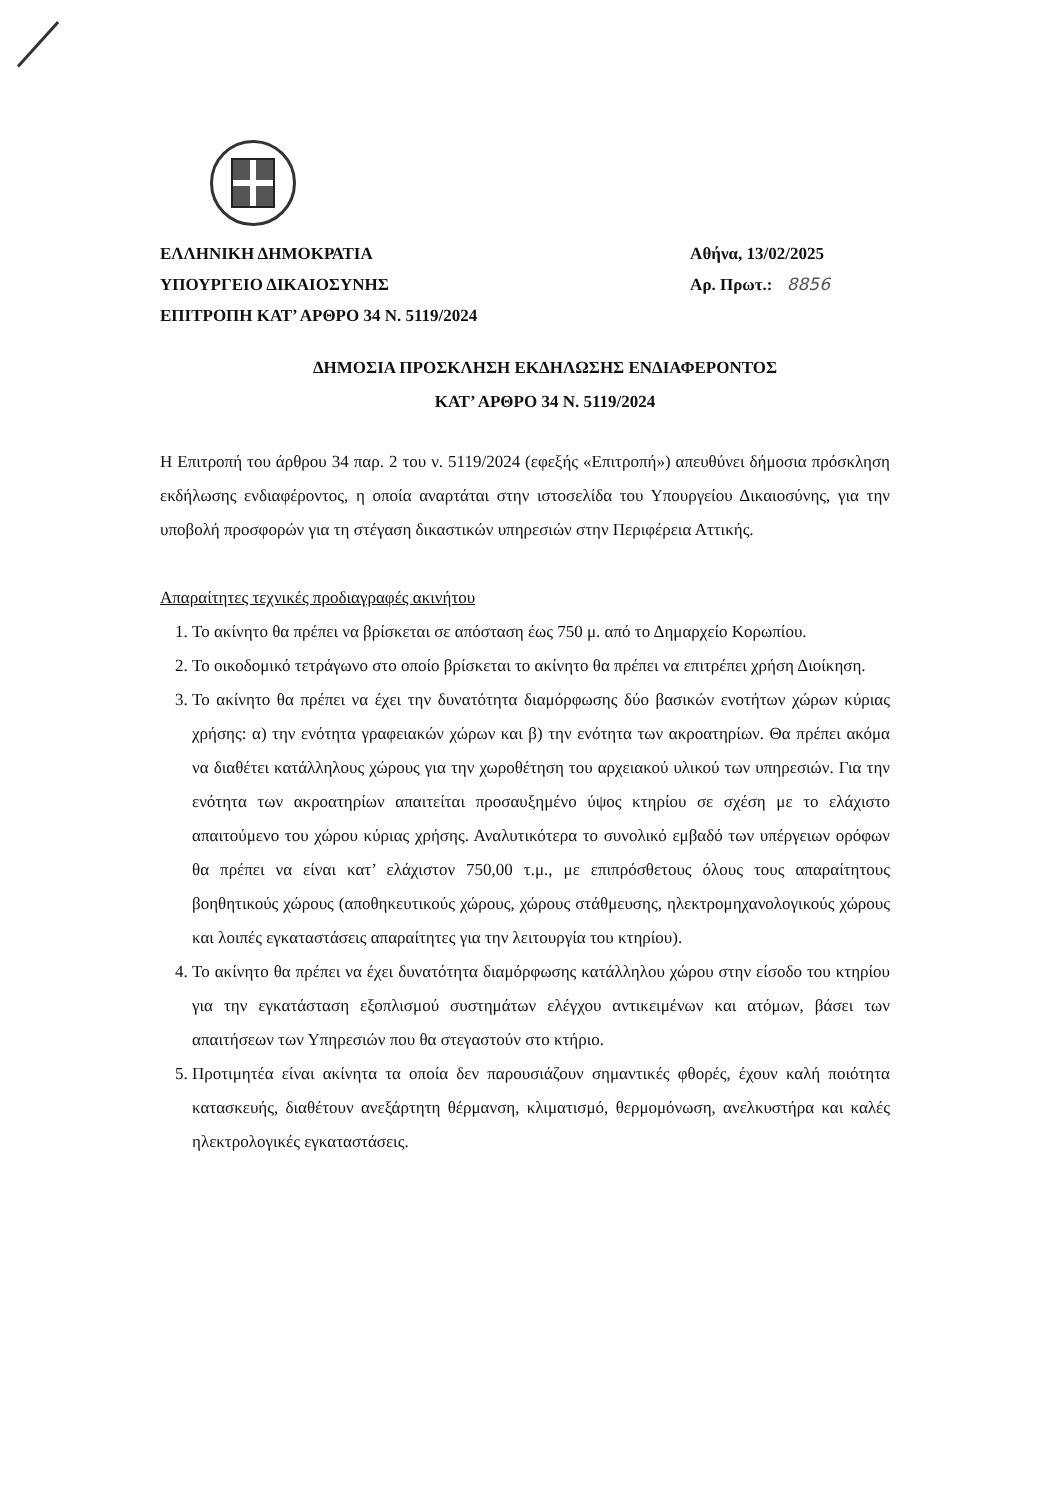ΕΛΛΗΝΙΚΗ ΔΗΜΟΚΡΑΤΙΑ
ΥΠΟΥΡΓΕΙΟ ΔΙΚΑΙΟΣΥΝΗΣ
ΕΠΙΤΡΟΠΗ ΚΑΤ’ ΑΡΘΡΟ 34 Ν. 5119/2024
Αθήνα, 13/02/2025
Αρ. Πρωτ.: 8856
ΔΗΜΟΣΙΑ ΠΡΟΣΚΛΗΣΗ ΕΚΔΗΛΩΣΗΣ ΕΝΔΙΑΦΕΡΟΝΤΟΣ
ΚΑΤ’ ΑΡΘΡΟ 34 Ν. 5119/2024
Η Επιτροπή του άρθρου 34 παρ. 2 του ν. 5119/2024 (εφεξής «Επιτροπή») απευθύνει δήμοσια πρόσκληση εκδήλωσης ενδιαφέροντος, η οποία αναρτάται στην ιστοσελίδα του Υπουργείου Δικαιοσύνης, για την υποβολή προσφορών για τη στέγαση δικαστικών υπηρεσιών στην Περιφέρεια Αττικής.
Απαραίτητες τεχνικές προδιαγραφές ακινήτου
1. Το ακίνητο θα πρέπει να βρίσκεται σε απόσταση έως 750 μ. από το Δημαρχείο Κορωπίου.
2. Το οικοδομικό τετράγωνο στο οποίο βρίσκεται το ακίνητο θα πρέπει να επιτρέπει χρήση Διοίκηση.
3. Το ακίνητο θα πρέπει να έχει την δυνατότητα διαμόρφωσης δύο βασικών ενοτήτων χώρων κύριας χρήσης: α) την ενότητα γραφειακών χώρων και β) την ενότητα των ακροατηρίων. Θα πρέπει ακόμα να διαθέτει κατάλληλους χώρους για την χωροθέτηση του αρχειακού υλικού των υπηρεσιών. Για την ενότητα των ακροατηρίων απαιτείται προσαυξημένο ύψος κτηρίου σε σχέση με το ελάχιστο απαιτούμενο του χώρου κύριας χρήσης. Αναλυτικότερα το συνολικό εμβαδό των υπέργειων ορόφων θα πρέπει να είναι κατ’ ελάχιστον 750,00 τ.μ., με επιπρόσθετους όλους τους απαραίτητους βοηθητικούς χώρους (αποθηκευτικούς χώρους, χώρους στάθμευσης, ηλεκτρομηχανολογικούς χώρους και λοιπές εγκαταστάσεις απαραίτητες για την λειτουργία του κτηρίου).
4. Το ακίνητο θα πρέπει να έχει δυνατότητα διαμόρφωσης κατάλληλου χώρου στην είσοδο του κτηρίου για την εγκατάσταση εξοπλισμού συστημάτων ελέγχου αντικειμένων και ατόμων, βάσει των απαιτήσεων των Υπηρεσιών που θα στεγαστούν στο κτήριο.
5. Προτιμητέα είναι ακίνητα τα οποία δεν παρουσιάζουν σημαντικές φθορές, έχουν καλή ποιότητα κατασκευής, διαθέτουν ανεξάρτητη θέρμανση, κλιματισμό, θερμομόνωση, ανελκυστήρα και καλές ηλεκτρολογικές εγκαταστάσεις.